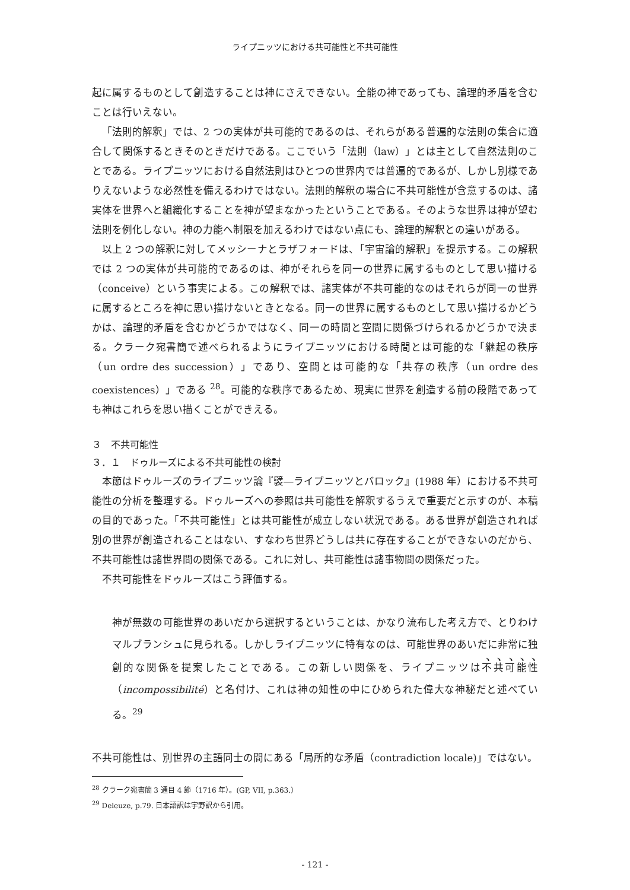ライプニッツにおける共可能性と不共可能性
起に属するものとして創造することは神にさえできない。全能の神であっても、論理的矛盾を含むことは行いえない。
「法則的解釈」では、2 つの実体が共可能的であるのは、それらがある普遍的な法則の集合に適合して関係するときそのときだけである。ここでいう「法則（law）」とは主として自然法則のことである。ライプニッツにおける自然法則はひとつの世界内では普遍的であるが、しかし別様でありえないような必然性を備えるわけではない。法則的解釈の場合に不共可能性が含意するのは、諸実体を世界へと組織化することを神が望まなかったということである。そのような世界は神が望む法則を例化しない。神の力能へ制限を加えるわけではない点にも、論理的解釈との違いがある。
以上 2 つの解釈に対してメッシーナとラザフォードは、「宇宙論的解釈」を提示する。この解釈では 2 つの実体が共可能的であるのは、神がそれらを同一の世界に属するものとして思い描ける（conceive）という事実による。この解釈では、諸実体が不共可能的なのはそれらが同一の世界に属するところを神に思い描けないときとなる。同一の世界に属するものとして思い描けるかどうかは、論理的矛盾を含むかどうかではなく、同一の時間と空間に関係づけられるかどうかで決まる。クラーク宛書簡で述べられるようにライプニッツにおける時間とは可能的な「継起の秩序（un ordre des succession）」であり、空間とは可能的な「共存の秩序（un ordre des coexistences）」である <sup>28</sup>。可能的な秩序であるため、現実に世界を創造する前の段階であっても神はこれらを思い描くことができえる。
３　不共可能性
３．１　ドゥルーズによる不共可能性の検討
本節はドゥルーズのライプニッツ論『襞―ライプニッツとバロック』(1988 年）における不共可能性の分析を整理する。ドゥルーズへの参照は共可能性を解釈するうえで重要だと示すのが、本稿の目的であった。「不共可能性」とは共可能性が成立しない状況である。ある世界が創造されれば別の世界が創造されることはない、すなわち世界どうしは共に存在することができないのだから、不共可能性は諸世界間の関係である。これに対し、共可能性は諸事物間の関係だった。
不共可能性をドゥルーズはこう評価する。
神が無数の可能世界のあいだから選択するということは、かなり流布した考え方で、とりわけマルブランシュに見られる。しかしライプニッツに特有なのは、可能世界のあいだに非常に独創的な関係を提案したことである。この新しい関係を、ライプニッツは不共可能性（incompossibilité）と名付け、これは神の知性の中にひめられた偉大な神秘だと述べている。<sup>29</sup>
不共可能性は、別世界の主語同士の間にある「局所的な矛盾（contradiction locale)」ではない。
<sup>28</sup> クラーク宛書簡 3 通目 4 節（1716 年）。(GP, VII, p.363.）
<sup>29</sup> Deleuze, p.79. 日本語訳は宇野訳から引用。
- 121 -